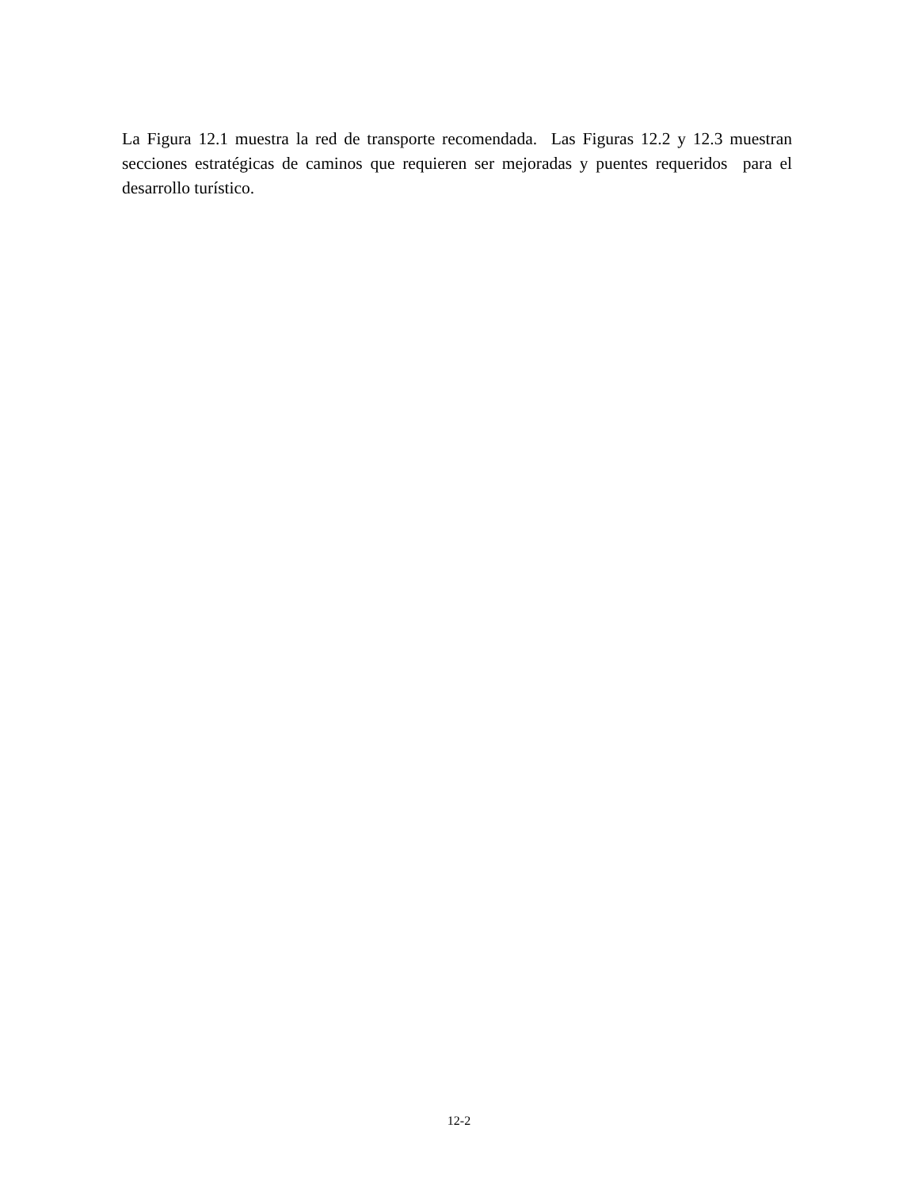La Figura 12.1 muestra la red de transporte recomendada. Las Figuras 12.2 y 12.3 muestran secciones estratégicas de caminos que requieren ser mejoradas y puentes requeridos para el desarrollo turístico.
12-2